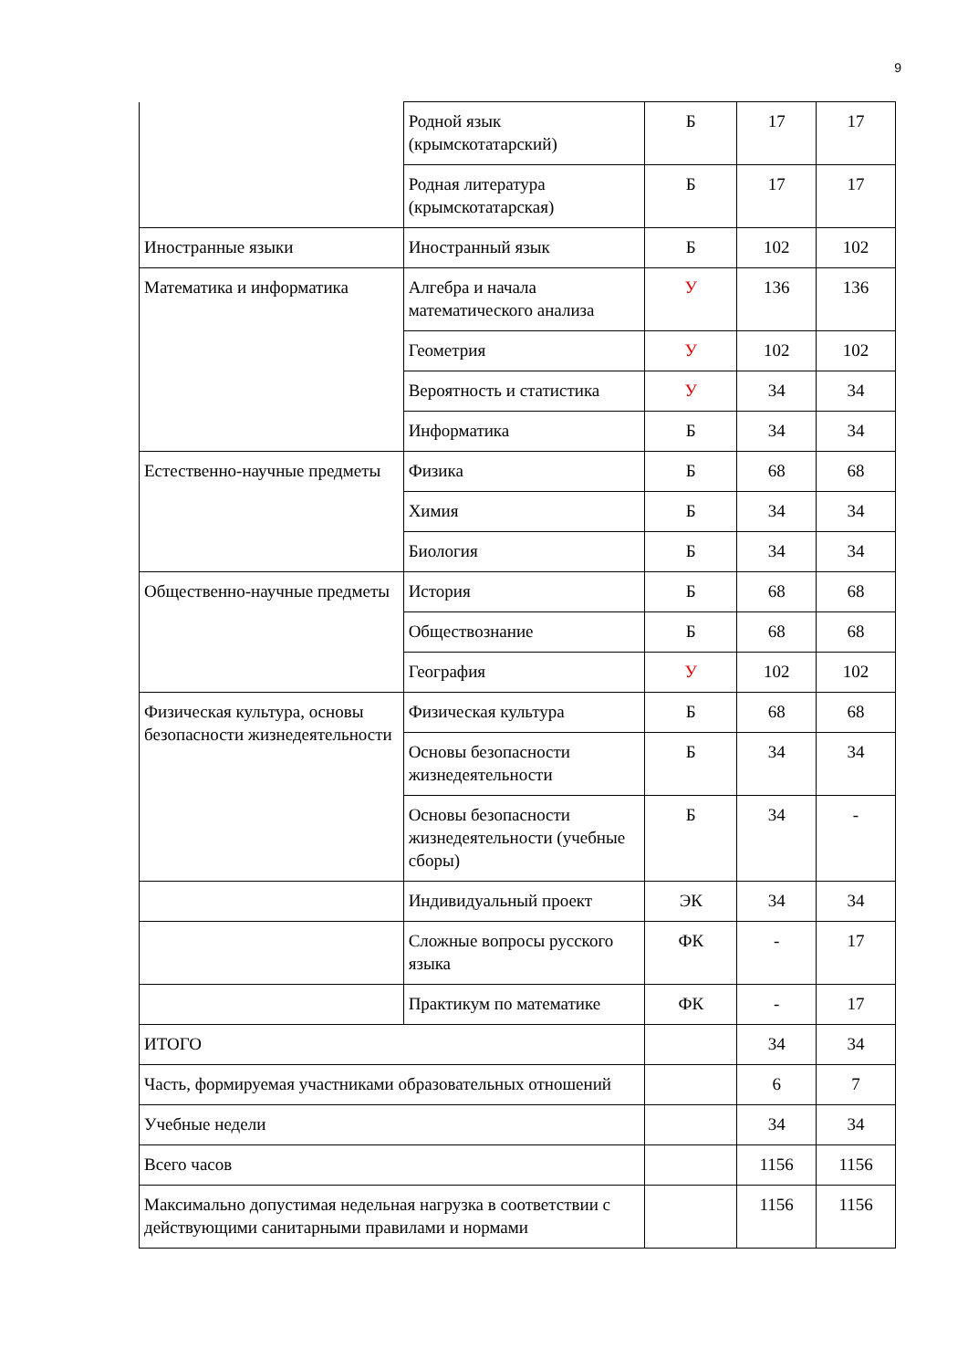9
| | Родной язык (крымскотатарский) | Б | 17 | 17 |
| | Родная литература (крымскотатарская) | Б | 17 | 17 |
| Иностранные языки | Иностранный язык | Б | 102 | 102 |
| Математика и информатика | Алгебра и начала математического анализа | У | 136 | 136 |
| | Геометрия | У | 102 | 102 |
| | Вероятность и статистика | У | 34 | 34 |
| | Информатика | Б | 34 | 34 |
| Естественно-научные предметы | Физика | Б | 68 | 68 |
| | Химия | Б | 34 | 34 |
| | Биология | Б | 34 | 34 |
| Общественно-научные предметы | История | Б | 68 | 68 |
| | Обществознание | Б | 68 | 68 |
| | География | У | 102 | 102 |
| Физическая культура, основы безопасности жизнедеятельности | Физическая культура | Б | 68 | 68 |
| | Основы безопасности жизнедеятельности | Б | 34 | 34 |
| | Основы безопасности жизнедеятельности (учебные сборы) | Б | 34 | - |
| | Индивидуальный проект | ЭК | 34 | 34 |
| | Сложные вопросы русского языка | ФК | - | 17 |
| | Практикум по математике | ФК | - | 17 |
| ИТОГО | | | 34 | 34 |
| Часть, формируемая участниками образовательных отношений | | | 6 | 7 |
| Учебные недели | | | 34 | 34 |
| Всего часов | | | 1156 | 1156 |
| Максимально допустимая недельная нагрузка в соответствии с действующими санитарными правилами и нормами | | | 1156 | 1156 |